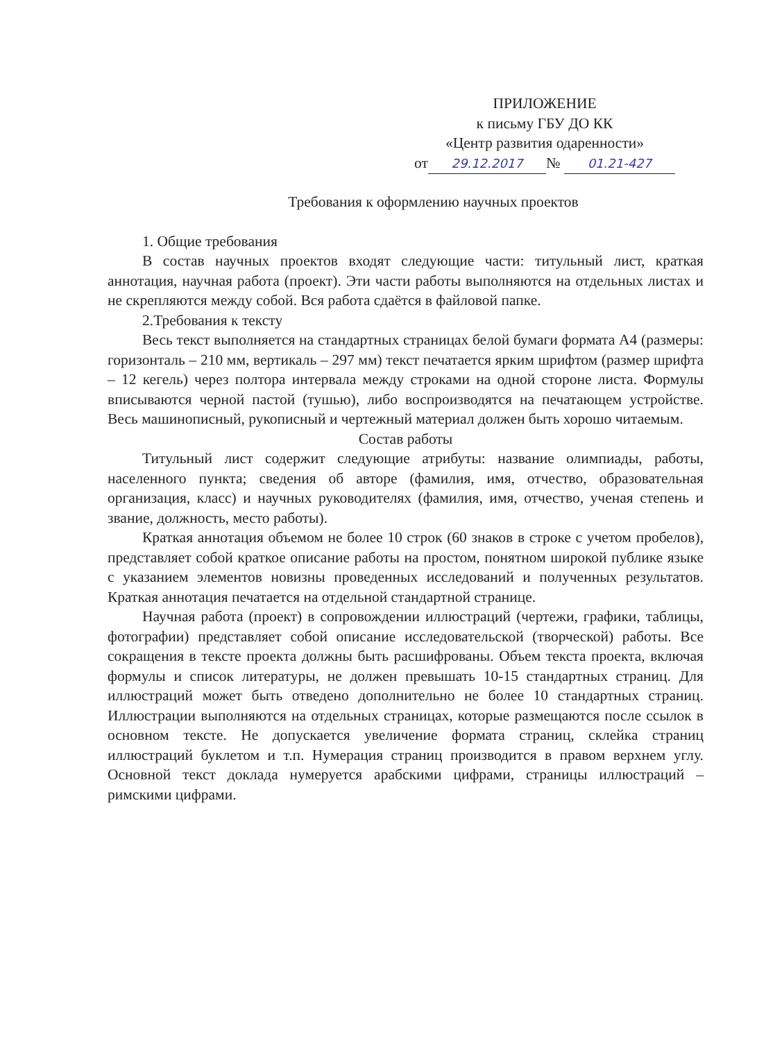ПРИЛОЖЕНИЕ
к письму ГБУ ДО КК
«Центр развития одаренности»
от 29.12.2017 № 01.21-427
Требования к оформлению научных проектов
1. Общие требования
В состав научных проектов входят следующие части: титульный лист, краткая аннотация, научная работа (проект). Эти части работы выполняются на отдельных листах и не скрепляются между собой. Вся работа сдаётся в файловой папке.
2.Требования к тексту
Весь текст выполняется на стандартных страницах белой бумаги формата А4 (размеры: горизонталь – 210 мм, вертикаль – 297 мм) текст печатается ярким шрифтом (размер шрифта – 12 кегель) через полтора интервала между строками на одной стороне листа. Формулы вписываются черной пастой (тушью), либо воспроизводятся на печатающем устройстве. Весь машинописный, рукописный и чертежный материал должен быть хорошо читаемым.
Состав работы
Титульный лист содержит следующие атрибуты: название олимпиады, работы, населенного пункта; сведения об авторе (фамилия, имя, отчество, образовательная организация, класс) и научных руководителях (фамилия, имя, отчество, ученая степень и звание, должность, место работы).
Краткая аннотация объемом не более 10 строк (60 знаков в строке с учетом пробелов), представляет собой краткое описание работы на простом, понятном широкой публике языке с указанием элементов новизны проведенных исследований и полученных результатов. Краткая аннотация печатается на отдельной стандартной странице.
Научная работа (проект) в сопровождении иллюстраций (чертежи, графики, таблицы, фотографии) представляет собой описание исследовательской (творческой) работы. Все сокращения в тексте проекта должны быть расшифрованы. Объем текста проекта, включая формулы и список литературы, не должен превышать 10-15 стандартных страниц. Для иллюстраций может быть отведено дополнительно не более 10 стандартных страниц. Иллюстрации выполняются на отдельных страницах, которые размещаются после ссылок в основном тексте. Не допускается увеличение формата страниц, склейка страниц иллюстраций буклетом и т.п. Нумерация страниц производится в правом верхнем углу. Основной текст доклада нумеруется арабскими цифрами, страницы иллюстраций – римскими цифрами.